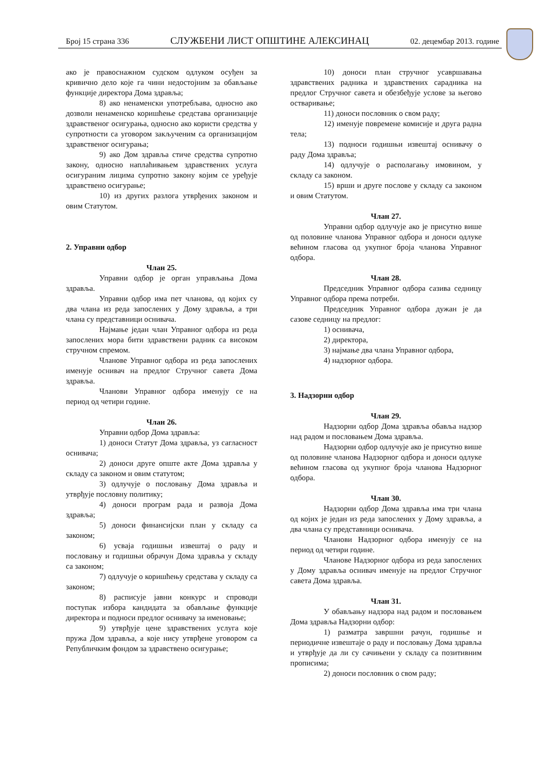Број 15 страна 336 СЛУЖБЕНИ ЛИСТ ОПШТИНЕ АЛЕКСИНАЦ 02. децембар 2013. године
ако је правоснажном судском одлуком осуђен за кривично дело које га чини недостојним за обављање функције директора Дома здравља;
8) ако ненаменски употребљава, односно ако дозволи ненаменско коришћење средстава организације здравственог осигурања, односно ако користи средства у супротности са уговором закљученим са организацијом здравственог осигурања;
9) ако Дом здравља стиче средства супротно закону, односно наплаћивањем здравствених услуга осигураним лицима супротно закону којим се уређује здравствено осигурање;
10) из других разлога утврђених законом и овим Статутом.
2. Управни одбор
Члан 25.
Управни одбор је орган управљања Дома здравља.
Управни одбор има пет чланова, од којих су два члана из реда запослених у Дому здравља, а три члана су представници оснивача.
Најмање један члан Управног одбора из реда запослених мора бити здравствени радник са високом стручном спремом.
Чланове Управног одбора из реда запослених именује оснивач на предлог Стручног савета Дома здравља.
Чланови Управног одбора именују се на период од четири године.
Члан 26.
Управни одбор Дома здравља:
1) доноси Статут Дома здравља, уз сагласност оснивача;
2) доноси друге опште акте Дома здравља у складу са законом и овим статутом;
3) одлучује о пословању Дома здравља и утврђује пословну политику;
4) доноси програм рада и развоја Дома здравља;
5) доноси финансијски план у складу са законом;
6) усваја годишњи извештај о раду и пословању и годишњи обрачун Дома здравља у складу са законом;
7) одлучује о коришћењу средстава у складу са законом;
8) расписује јавни конкурс и спроводи поступак избора кандидата за обављање функције директора и подноси предлог оснивачу за именовање;
9) утврђује цене здравствених услуга које пружа Дом здравља, а које нису утврђене уговором са Републичким фондом за здравствено осигурање;
10) доноси план стручног усавршавања здравствених радника и здравствених сарадника на предлог Стручног савета и обезбеђује услове за његово остваривање;
11) доноси пословник о свом раду;
12) именује повремене комисије и друга радна тела;
13) подноси годишњи извештај оснивачу о раду Дома здравља;
14) одлучује о располагању имовином, у складу са законом.
15) врши и друге послове у складу са законом и овим Статутом.
Члан 27.
Управни одбор одлучује ако је присутно више од половине чланова Управног одбора и доноси одлуке већином гласова од укупног броја чланова Управног одбора.
Члан 28.
Председник Управног одбора сазива седницу Управног одбора према потреби.
Председник Управног одбора дужан је да сазове седницу на предлог:
1) оснивача,
2) директора,
3) најмање два члана Управног одбора,
4) надзорног одбора.
3. Надзорни одбор
Члан 29.
Надзорни одбор Дома здравља обавља надзор над радом и пословањем Дома здравља.
Надзорни одбор одлучује ако је присутно више од половине чланова Надзорног одбора и доноси одлуке већином гласова од укупног броја чланова Надзорног одбора.
Члан 30.
Надзорни одбор Дома здравља има три члана од којих је један из реда запослених у Дому здравља, а два члана су представници оснивача.
Чланови Надзорног одбора именују се на период од четири године.
Чланове Надзорног одбора из реда запослених у Дому здравља оснивач именује на предлог Стручног савета Дома здравља.
Члан 31.
У обављању надзора над радом и пословањем Дома здравља Надзорни одбор:
1) разматра завршни рачун, годишње и периодичне извештаје о раду и пословању Дома здравља и утврђује да ли су сачињени у складу са позитивним прописима;
2) доноси пословник о свом раду;